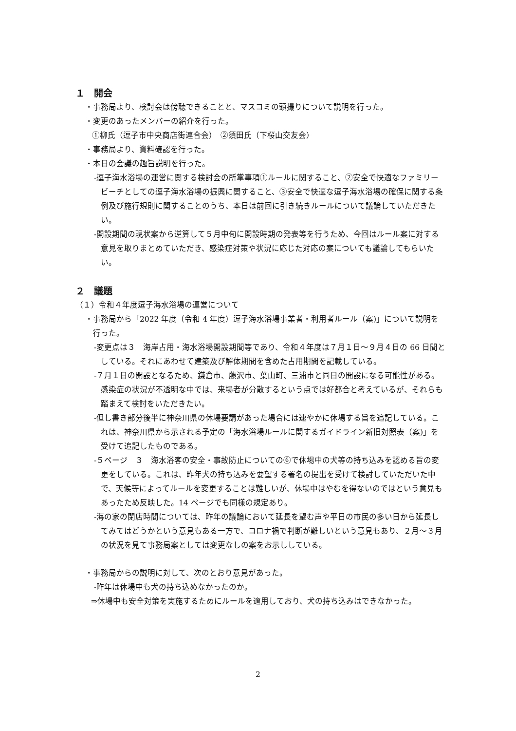１　開会
・事務局より、検討会は傍聴できることと、マスコミの頭撮りについて説明を行った。
・変更のあったメンバーの紹介を行った。
①柳氏（逗子市中央商店街連合会）　②須田氏（下桜山交友会）
・事務局より、資料確認を行った。
・本日の会議の趣旨説明を行った。
-逗子海水浴場の運営に関する検討会の所掌事項①ルールに関すること、②安全で快適なファミリービーチとしての逗子海水浴場の振興に関すること、③安全で快適な逗子海水浴場の確保に関する条例及び施行規則に関することのうち、本日は前回に引き続きルールについて議論していただきたい。
-開設期間の現状案から逆算して５月中旬に開設時期の発表等を行うため、今回はルール案に対する意見を取りまとめていただき、感染症対策や状況に応じた対応の案についても議論してもらいたい。
２　議題
（１）令和４年度逗子海水浴場の運営について
・事務局から「2022 年度（令和 4 年度）逗子海水浴場事業者・利用者ルール（案)」について説明を行った。
-変更点は３　海岸占用・海水浴場開設期間等であり、令和４年度は７月１日～９月４日の 66 日間としている。それにあわせて建築及び解体期間を含めた占用期間を記載している。
-７月１日の開設となるため、鎌倉市、藤沢市、葉山町、三浦市と同日の開設になる可能性がある。感染症の状況が不透明な中では、来場者が分散するという点では好都合と考えているが、それらも踏まえて検討をいただきたい。
-但し書き部分後半に神奈川県の休場要請があった場合には速やかに休場する旨を追記している。これは、神奈川県から示される予定の「海水浴場ルールに関するガイドライン新旧対照表（案)」を受けて追記したものである。
-５ページ　３　海水浴客の安全・事故防止についての⑥で休場中の犬等の持ち込みを認める旨の変更をしている。これは、昨年犬の持ち込みを要望する署名の提出を受けて検討していただいた中で、天候等によってルールを変更することは難しいが、休場中はやむを得ないのではという意見もあったため反映した。14 ページでも同様の規定あり。
-海の家の閉店時間については、昨年の議論において延長を望む声や平日の市民の多い日から延長してみてはどうかという意見もある一方で、コロナ禍で判断が難しいという意見もあり、２月～３月の状況を見て事務局案としては変更なしの案をお示ししている。
・事務局からの説明に対して、次のとおり意見があった。
-昨年は休場中も犬の持ち込めなかったのか。
⇒休場中も安全対策を実施するためにルールを適用しており、犬の持ち込みはできなかった。
2